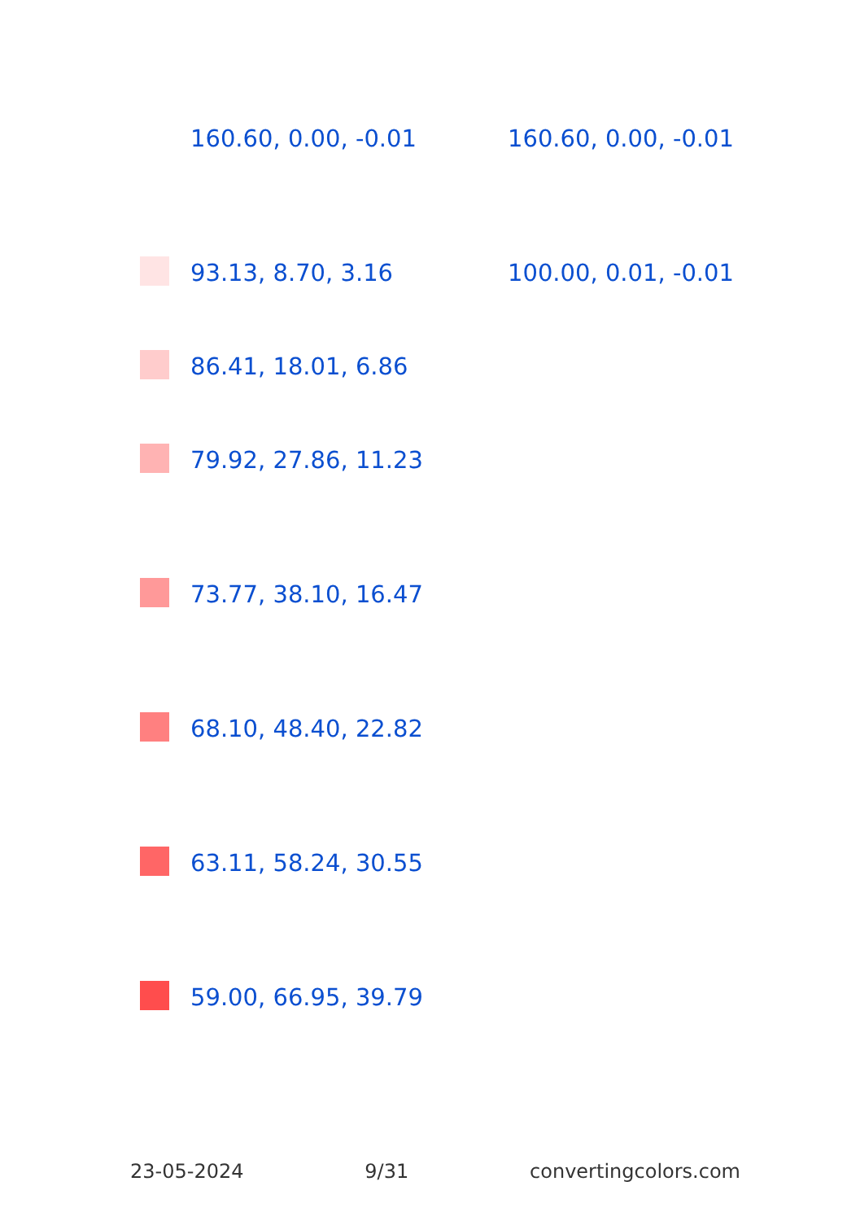160.60, 0.00, -0.01 160.60, 0.00, -0.01
93.13, 8.70, 3.16 100.00, 0.01, -0.01
86.41, 18.01, 6.86
79.92, 27.86, 11.23
73.77, 38.10, 16.47
68.10, 48.40, 22.82
63.11, 58.24, 30.55
59.00, 66.95, 39.79
23-05-2024 9/31 convertingcolors.com